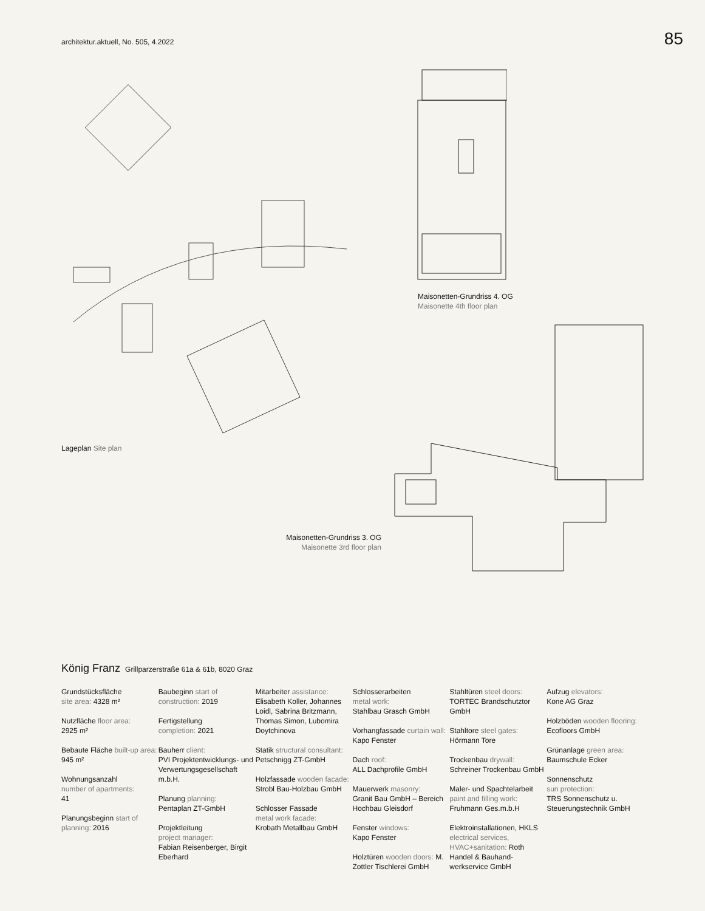architektur.aktuell, No. 505, 4.2022
85
Lageplan Site plan
Maisonetten-Grundriss 4. OG
Maisonette 4th floor plan
Maisonetten-Grundriss 3. OG
Maisonette 3rd floor plan
König Franz Grillparzerstraße 61a & 61b, 8020 Graz
Grundstücksfläche
site area: 4328 m²
Nutzfläche floor area:
2925 m²
Bebaute Fläche built-up area: 945 m²
Wohnungsanzahl
number of apartments:
41
Planungsbeginn start of planning: 2016
Baubeginn start of construction: 2019
Fertigstellung
completion: 2021
Bauherr client:
PVI Projektentwicklungs- und Verwertungsgesell­schaft m.b.H.
Planung planning:
Pentaplan ZT-GmbH
Projektleitung
project manager:
Fabian Reisenberger, Birgit Eberhard
Mitarbeiter assistance:
Elisabeth Koller, Johannes Loidl, Sabrina Britzmann, Thomas Simon, Lubomira Doytchinova
Statik structural consultant: Petschnigg ZT-GmbH
Holzfassade wooden facade: Strobl Bau-Holzbau GmbH
Schlosser Fassade
metal work facade:
Krobath Metallbau GmbH
Schlosserarbeiten
metal work:
Stahlbau Grasch GmbH
Vorhangfassade curtain wall: Kapo Fenster
Dach roof:
ALL Dachprofile GmbH
Mauerwerk masonry:
Granit Bau GmbH – Bereich Hochbau Gleisdorf
Fenster windows:
Kapo Fenster
Holztüren wooden doors: M. Zottler Tischlerei GmbH
Stahltüren steel doors:
TORTEC Brandschutztor GmbH
Stahltore steel gates:
Hörmann Tore
Trockenbau drywall:
Schreiner Trockenbau GmbH
Maler- und Spachtel­arbeit paint and filling work: Fruhmann Ges.m.b.H
Elektroinstallationen, HKLS electrical services, HVAC+sanitation: Roth Handel & Bauhand­werkservice GmbH
Aufzug elevators:
Kone AG Graz
Holzböden wooden flooring:
Ecofloors GmbH
Grünanlage green area:
Baumschule Ecker
Sonnenschutz
sun protection:
TRS Sonnenschutz u. Steuerungstechnik GmbH